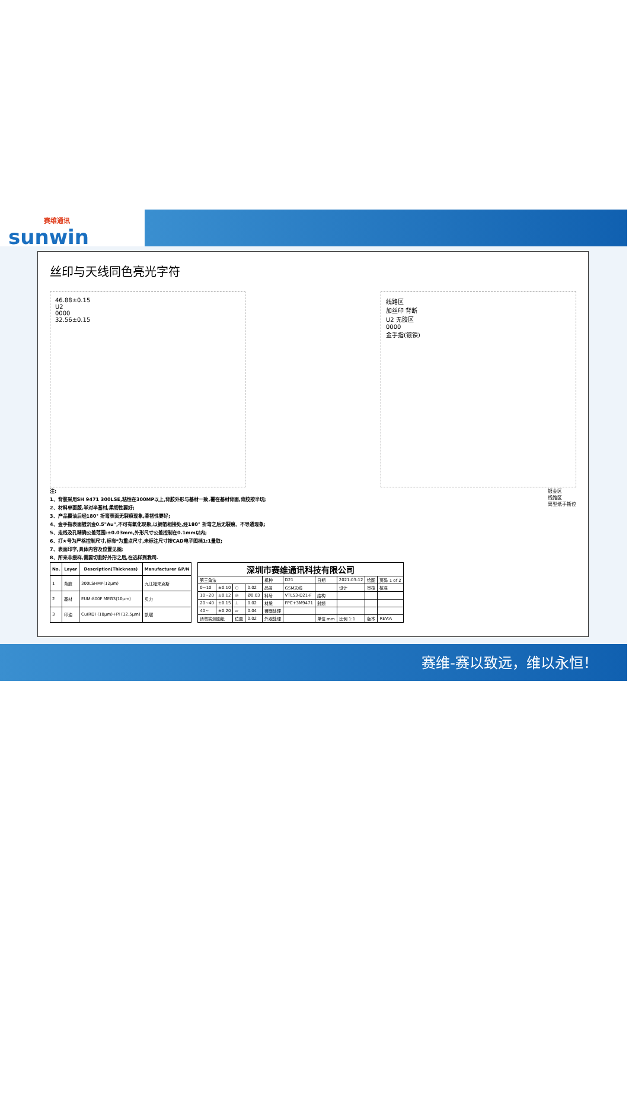赛维通讯
sunwin
丝印与天线同色亮光字符
46.88±0.15
U2
0000
32.56±0.15
线路区
加丝印 背断
U2 无胶区
0000
金手指(镀镍)
注:
1、背胶采用SH 9471 300LSE,粘性在300MP以上,背胶外形与基材一致,覆在基材背面,背胶按半切;
2、材料单面版,半对半基材,柔韧性要好;
3、产品覆油后经180° 折弯表面无裂痕现象,柔韧性要好;
4、金手指表面镀沉金0.5"Au",不可有氧化现象,以铜箔相接处,经180° 折弯之后无裂痕、不导通现象;
5、走线及孔精确公差范围:±0.03mm,外形尺寸公差控制在0.1mm以内;
6、打★号为严格控制尺寸,标有*为重点尺寸,未标注尺寸按CAD电子图档1:1量取;
7、表面印字,具体内容及位置见图;
8、所来非授样,需要切割好外形之后,在选样到我司.
镀金区
线路区
离型纸手撕位
| No. | Layer | Description(Thickness) | Manufacturer &P/N |
| --- | --- | --- | --- |
| 1 | 背胶 | 300LSHMP(12μm) | 九江福来克斯 |
| 2 | 基材 | EUM-800F MEG3(10μm) | 贝力 |
| 3 | 印油 | Cu(RD) (18μm)+PI (12.5μm) | 凯琚 |
| 深圳市赛维通讯科技有限公司 | | | | | | | | | |
| --- | --- | --- | --- | --- | --- | --- | --- | --- | --- |
| 第三角法 | | | | 机种 | D21 | 日期 | 2021-03-12 | 绘图 | 页码 1 of 2 |
| 0~10 | ±0.10 | ○ | 0.02 | 品名 | GSM天线 | | 设计 | 审核 | 核准 |
| 10~20 | ±0.12 | ◎ | Ø0.03 | 料号 | VTL53-D21-F | 结构 | | | |
| 20~40 | ±0.15 | ⊥ | 0.02 | 材质 | FPC+3M9471 | 射频 | | | |
| 40~ | ±0.20 | ▱ | 0.04 | 镀面处理 | | | | | |
| 请勿实测图纸 | | 位置 | 0.02 | 外观处理 | | 单位 mm | 比例 1:1 | 版本 | REV:A |
赛维-赛以致远，维以永恒！